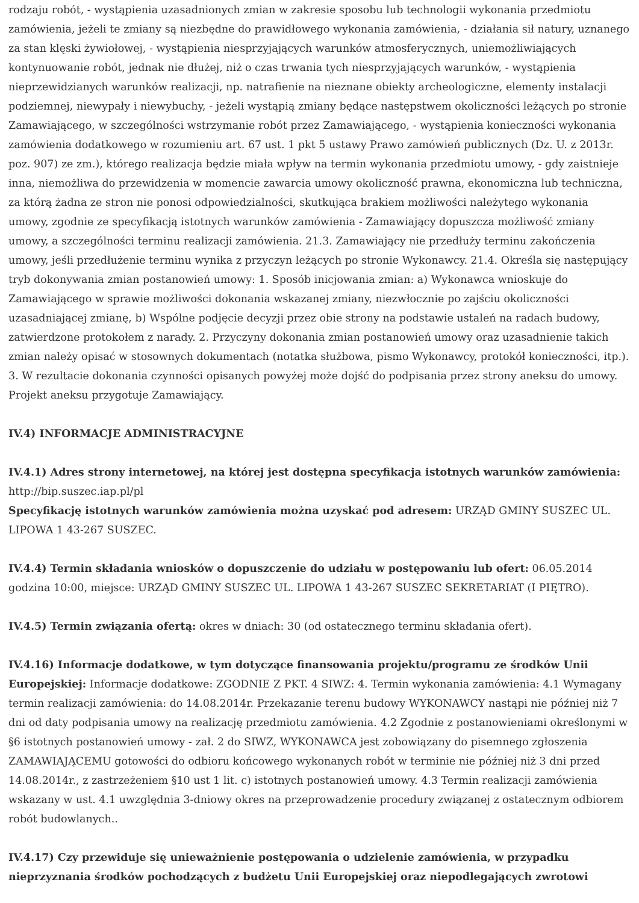rodzaju robót, - wystąpienia uzasadnionych zmian w zakresie sposobu lub technologii wykonania przedmiotu zamówienia, jeżeli te zmiany są niezbędne do prawidłowego wykonania zamówienia, - działania sił natury, uznanego za stan klęski żywiołowej, - wystąpienia niesprzyjających warunków atmosferycznych, uniemożliwiających kontynuowanie robót, jednak nie dłużej, niż o czas trwania tych niesprzyjających warunków, - wystąpienia nieprzewidzianych warunków realizacji, np. natrafienie na nieznane obiekty archeologiczne, elementy instalacji podziemnej, niewypały i niewybuchy, - jeżeli wystąpią zmiany będące następstwem okoliczności leżących po stronie Zamawiającego, w szczególności wstrzymanie robót przez Zamawiającego, - wystąpienia konieczności wykonania zamówienia dodatkowego w rozumieniu art. 67 ust. 1 pkt 5 ustawy Prawo zamówień publicznych (Dz. U. z 2013r. poz. 907) ze zm.), którego realizacja będzie miała wpływ na termin wykonania przedmiotu umowy, - gdy zaistnieje inna, niemożliwa do przewidzenia w momencie zawarcia umowy okoliczność prawna, ekonomiczna lub techniczna, za którą żadna ze stron nie ponosi odpowiedzialności, skutkująca brakiem możliwości należytego wykonania umowy, zgodnie ze specyfikacją istotnych warunków zamówienia - Zamawiający dopuszcza możliwość zmiany umowy, a szczególności terminu realizacji zamówienia. 21.3. Zamawiający nie przedłuży terminu zakończenia umowy, jeśli przedłużenie terminu wynika z przyczyn leżących po stronie Wykonawcy. 21.4. Określa się następujący tryb dokonywania zmian postanowień umowy: 1. Sposób inicjowania zmian: a) Wykonawca wnioskuje do Zamawiającego w sprawie możliwości dokonania wskazanej zmiany, niezwłocznie po zajściu okoliczności uzasadniającej zmianę, b) Wspólne podjęcie decyzji przez obie strony na podstawie ustaleń na radach budowy, zatwierdzone protokołem z narady. 2. Przyczyny dokonania zmian postanowień umowy oraz uzasadnienie takich zmian należy opisać w stosownych dokumentach (notatka służbowa, pismo Wykonawcy, protokół konieczności, itp.). 3. W rezultacie dokonania czynności opisanych powyżej może dojść do podpisania przez strony aneksu do umowy. Projekt aneksu przygotuje Zamawiający.
IV.4) INFORMACJE ADMINISTRACYJNE
IV.4.1) Adres strony internetowej, na której jest dostępna specyfikacja istotnych warunków zamówienia: http://bip.suszec.iap.pl/pl
Specyfikację istotnych warunków zamówienia można uzyskać pod adresem: URZĄD GMINY SUSZEC UL. LIPOWA 1 43-267 SUSZEC.
IV.4.4) Termin składania wniosków o dopuszczenie do udziału w postępowaniu lub ofert: 06.05.2014 godzina 10:00, miejsce: URZĄD GMINY SUSZEC UL. LIPOWA 1 43-267 SUSZEC SEKRETARIAT (I PIĘTRO).
IV.4.5) Termin związania ofertą: okres w dniach: 30 (od ostatecznego terminu składania ofert).
IV.4.16) Informacje dodatkowe, w tym dotyczące finansowania projektu/programu ze środków Unii Europejskiej: Informacje dodatkowe: ZGODNIE Z PKT. 4 SIWZ: 4. Termin wykonania zamówienia: 4.1 Wymagany termin realizacji zamówienia: do 14.08.2014r. Przekazanie terenu budowy WYKONAWCY nastąpi nie później niż 7 dni od daty podpisania umowy na realizację przedmiotu zamówienia. 4.2 Zgodnie z postanowieniami określonymi w §6 istotnych postanowień umowy - zał. 2 do SIWZ, WYKONAWCA jest zobowiązany do pisemnego zgłoszenia ZAMAWIAJĄCEMU gotowości do odbioru końcowego wykonanych robót w terminie nie później niż 3 dni przed 14.08.2014r., z zastrzeżeniem §10 ust 1 lit. c) istotnych postanowień umowy. 4.3 Termin realizacji zamówienia wskazany w ust. 4.1 uwzględnia 3-dniowy okres na przeprowadzenie procedury związanej z ostatecznym odbiorem robót budowlanych..
IV.4.17) Czy przewiduje się unieważnienie postępowania o udzielenie zamówienia, w przypadku nieprzyznania środków pochodzących z budżetu Unii Europejskiej oraz niepodlegających zwrotowi